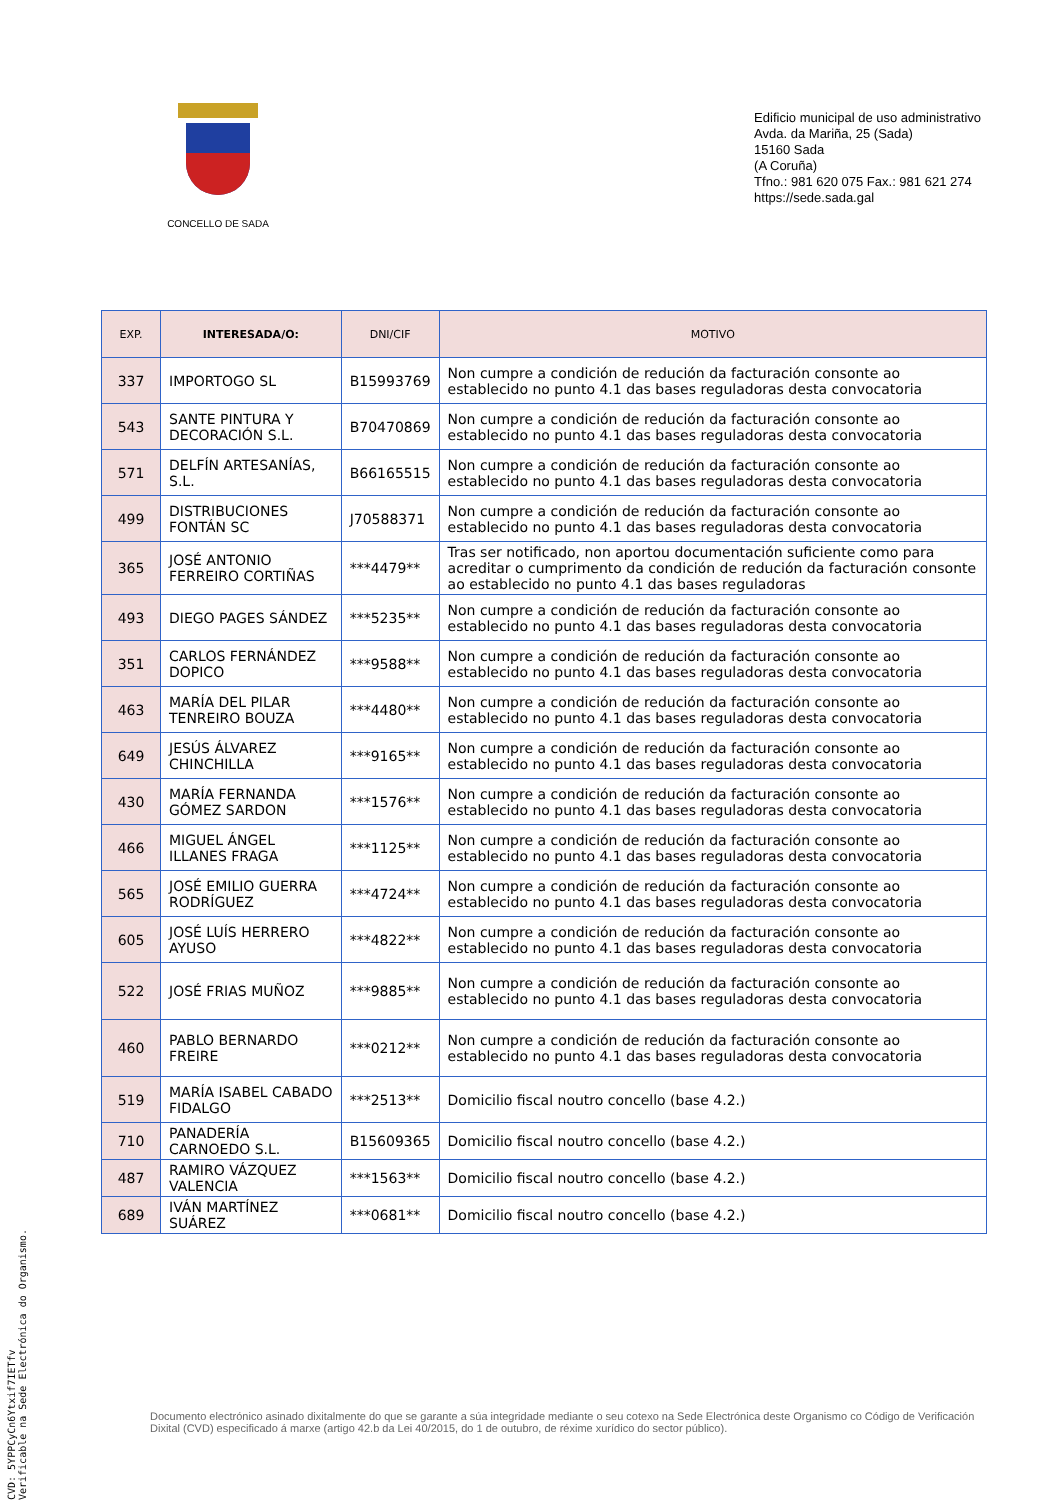CONCELLO DE SADA
Edificio municipal de uso administrativo
Avda. da Mariña, 25 (Sada)
15160 Sada
(A Coruña)
Tfno.: 981 620 075 Fax.: 981 621 274
https://sede.sada.gal
| EXP. | INTERESADA/O: | DNI/CIF | MOTIVO |
| --- | --- | --- | --- |
| 337 | IMPORTOGO SL | B15993769 | Non cumpre a condición de redución da facturación consonte ao establecido no punto 4.1 das bases reguladoras desta convocatoria |
| 543 | SANTE PINTURA Y DECORACIÓN S.L. | B70470869 | Non cumpre a condición de redución da facturación consonte ao establecido no punto 4.1 das bases reguladoras desta convocatoria |
| 571 | DELFÍN ARTESANÍAS, S.L. | B66165515 | Non cumpre a condición de redución da facturación consonte ao establecido no punto 4.1 das bases reguladoras desta convocatoria |
| 499 | DISTRIBUCIONES FONTÁN SC | J70588371 | Non cumpre a condición de redución da facturación consonte ao establecido no punto 4.1 das bases reguladoras desta convocatoria |
| 365 | JOSÉ ANTONIO FERREIRO CORTIÑAS | ***4479** | Tras ser notificado, non aportou documentación suficiente como para acreditar o cumprimento da condición de redución da facturación consonte ao establecido no punto 4.1 das bases reguladoras |
| 493 | DIEGO PAGES SÁNDEZ | ***5235** | Non cumpre a condición de redución da facturación consonte ao establecido no punto 4.1 das bases reguladoras desta convocatoria |
| 351 | CARLOS FERNÁNDEZ DOPICO | ***9588** | Non cumpre a condición de redución da facturación consonte ao establecido no punto 4.1 das bases reguladoras desta convocatoria |
| 463 | MARÍA DEL PILAR TENREIRO BOUZA | ***4480** | Non cumpre a condición de redución da facturación consonte ao establecido no punto 4.1 das bases reguladoras desta convocatoria |
| 649 | JESÚS ÁLVAREZ CHINCHILLA | ***9165** | Non cumpre a condición de redución da facturación consonte ao establecido no punto 4.1 das bases reguladoras desta convocatoria |
| 430 | MARÍA FERNANDA GÓMEZ SARDON | ***1576** | Non cumpre a condición de redución da facturación consonte ao establecido no punto 4.1 das bases reguladoras desta convocatoria |
| 466 | MIGUEL ÁNGEL ILLANES FRAGA | ***1125** | Non cumpre a condición de redución da facturación consonte ao establecido no punto 4.1 das bases reguladoras desta convocatoria |
| 565 | JOSÉ EMILIO GUERRA RODRÍGUEZ | ***4724** | Non cumpre a condición de redución da facturación consonte ao establecido no punto 4.1 das bases reguladoras desta convocatoria |
| 605 | JOSÉ LUÍS HERRERO AYUSO | ***4822** | Non cumpre a condición de redución da facturación consonte ao establecido no punto 4.1 das bases reguladoras desta convocatoria |
| 522 | JOSÉ FRIAS MUÑOZ | ***9885** | Non cumpre a condición de redución da facturación consonte ao establecido no punto 4.1 das bases reguladoras desta convocatoria |
| 460 | PABLO BERNARDO FREIRE | ***0212** | Non cumpre a condición de redución da facturación consonte ao establecido no punto 4.1 das bases reguladoras desta convocatoria |
| 519 | MARÍA ISABEL CABADO FIDALGO | ***2513** | Domicilio fiscal noutro concello (base 4.2.) |
| 710 | PANADERÍA CARNOEDO S.L. | B15609365 | Domicilio fiscal noutro concello (base 4.2.) |
| 487 | RAMIRO VÁZQUEZ VALENCIA | ***1563** | Domicilio fiscal noutro concello (base 4.2.) |
| 689 | IVÁN MARTÍNEZ SUÁREZ | ***0681** | Domicilio fiscal noutro concello (base 4.2.) |
Documento electrónico asinado dixitalmente do que se garante a súa integridade mediante o seu cotexo na Sede Electrónica deste Organismo co Código de Verificación Dixital (CVD) especificado á marxe (artigo 42.b da Lei 40/2015, do 1 de outubro, de réxime xurídico do sector público).
CVD: 5YPPCyCn6Ytxif7IETfv
Verificable na Sede Electrónica do Organismo.